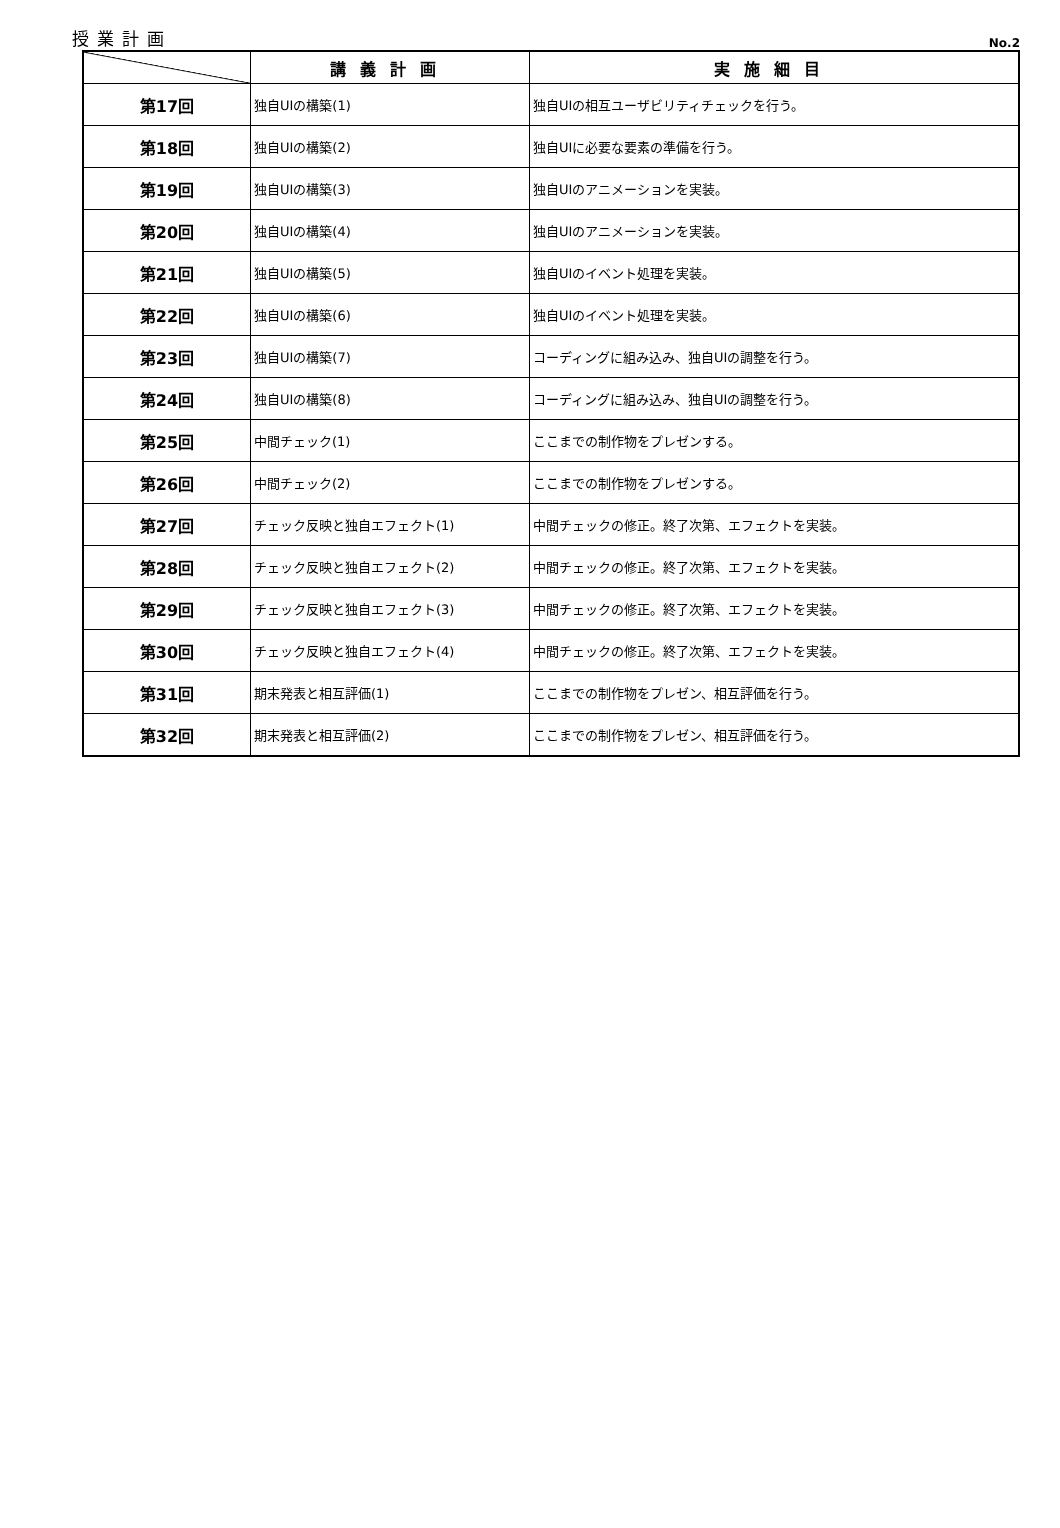授業計画 No.2
| | 講義計画 | 実施細目 |
| --- | --- | --- |
| 第17回 | 独自UIの構築(1) | 独自UIの相互ユーザビリティチェックを行う。 |
| 第18回 | 独自UIの構築(2) | 独自UIに必要な要素の準備を行う。 |
| 第19回 | 独自UIの構築(3) | 独自UIのアニメーションを実装。 |
| 第20回 | 独自UIの構築(4) | 独自UIのアニメーションを実装。 |
| 第21回 | 独自UIの構築(5) | 独自UIのイベント処理を実装。 |
| 第22回 | 独自UIの構築(6) | 独自UIのイベント処理を実装。 |
| 第23回 | 独自UIの構築(7) | コーディングに組み込み、独自UIの調整を行う。 |
| 第24回 | 独自UIの構築(8) | コーディングに組み込み、独自UIの調整を行う。 |
| 第25回 | 中間チェック(1) | ここまでの制作物をプレゼンする。 |
| 第26回 | 中間チェック(2) | ここまでの制作物をプレゼンする。 |
| 第27回 | チェック反映と独自エフェクト(1) | 中間チェックの修正。終了次第、エフェクトを実装。 |
| 第28回 | チェック反映と独自エフェクト(2) | 中間チェックの修正。終了次第、エフェクトを実装。 |
| 第29回 | チェック反映と独自エフェクト(3) | 中間チェックの修正。終了次第、エフェクトを実装。 |
| 第30回 | チェック反映と独自エフェクト(4) | 中間チェックの修正。終了次第、エフェクトを実装。 |
| 第31回 | 期末発表と相互評価(1) | ここまでの制作物をプレゼン、相互評価を行う。 |
| 第32回 | 期末発表と相互評価(2) | ここまでの制作物をプレゼン、相互評価を行う。 |